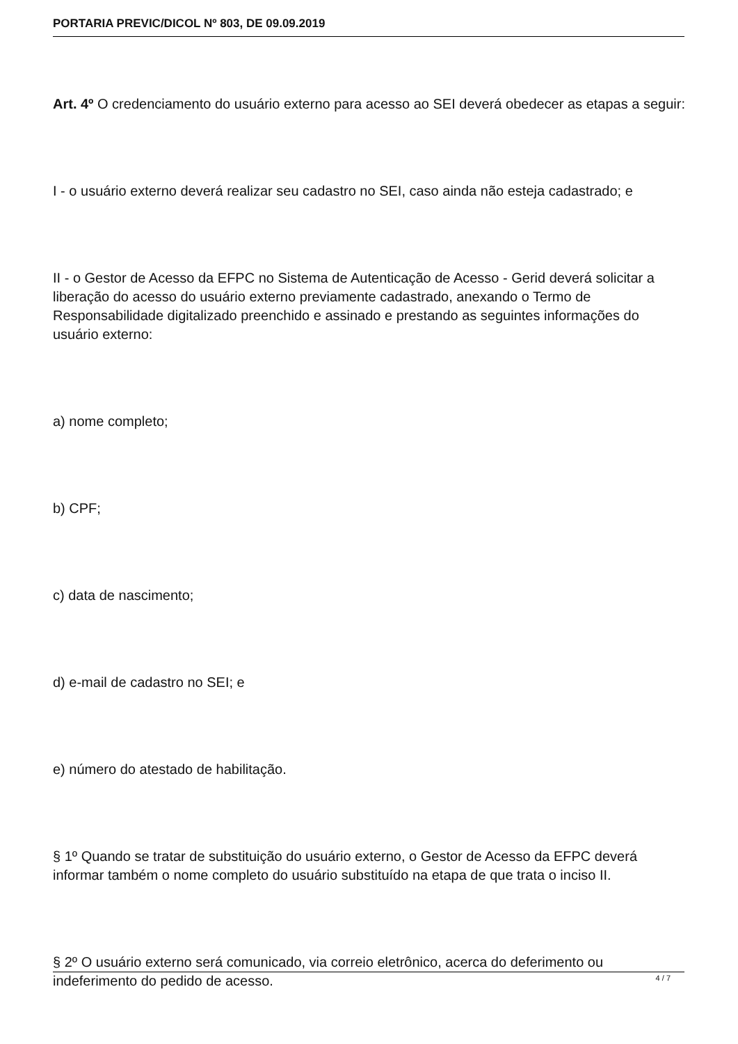PORTARIA PREVIC/DICOL Nº 803, DE 09.09.2019
Art. 4º O credenciamento do usuário externo para acesso ao SEI deverá obedecer as etapas a seguir:
I - o usuário externo deverá realizar seu cadastro no SEI, caso ainda não esteja cadastrado; e
II - o Gestor de Acesso da EFPC no Sistema de Autenticação de Acesso - Gerid deverá solicitar a liberação do acesso do usuário externo previamente cadastrado, anexando o Termo de Responsabilidade digitalizado preenchido e assinado e prestando as seguintes informações do usuário externo:
a) nome completo;
b) CPF;
c) data de nascimento;
d) e-mail de cadastro no SEI; e
e) número do atestado de habilitação.
§ 1º Quando se tratar de substituição do usuário externo, o Gestor de Acesso da EFPC deverá informar também o nome completo do usuário substituído na etapa de que trata o inciso II.
§ 2º O usuário externo será comunicado, via correio eletrônico, acerca do deferimento ou indeferimento do pedido de acesso.
4 / 7